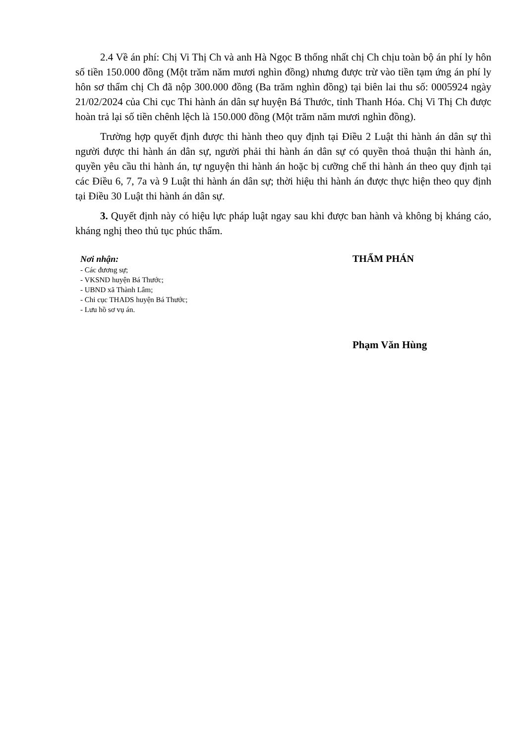2.4 Về án phí: Chị Vi Thị Ch và anh Hà Ngọc B thống nhất chị Ch chịu toàn bộ án phí ly hôn số tiền 150.000 đồng (Một trăm năm mươi nghìn đồng) nhưng được trừ vào tiền tạm ứng án phí ly hôn sơ thẩm chị Ch đã nộp 300.000 đồng (Ba trăm nghìn đồng) tại biên lai thu số: 0005924 ngày 21/02/2024 của Chi cục Thi hành án dân sự huyện Bá Thước, tỉnh Thanh Hóa. Chị Vi Thị Ch được hoàn trả lại số tiền chênh lệch là 150.000 đồng (Một trăm năm mươi nghìn đồng).
Trường hợp quyết định được thi hành theo quy định tại Điều 2 Luật thi hành án dân sự thì người được thi hành án dân sự, người phải thi hành án dân sự có quyền thoả thuận thi hành án, quyền yêu cầu thi hành án, tự nguyện thi hành án hoặc bị cưỡng chế thi hành án theo quy định tại các Điều 6, 7, 7a và 9 Luật thi hành án dân sự; thời hiệu thi hành án được thực hiện theo quy định tại Điều 30 Luật thi hành án dân sự.
3. Quyết định này có hiệu lực pháp luật ngay sau khi được ban hành và không bị kháng cáo, kháng nghị theo thủ tục phúc thẩm.
Nơi nhận:
- Các đương sự;
- VKSND huyện Bá Thước;
- UBND xã Thành Lâm;
- Chi cục THADS huyện Bá Thước;
- Lưu hồ sơ vụ án.
THẨM PHÁN
Phạm Văn Hùng